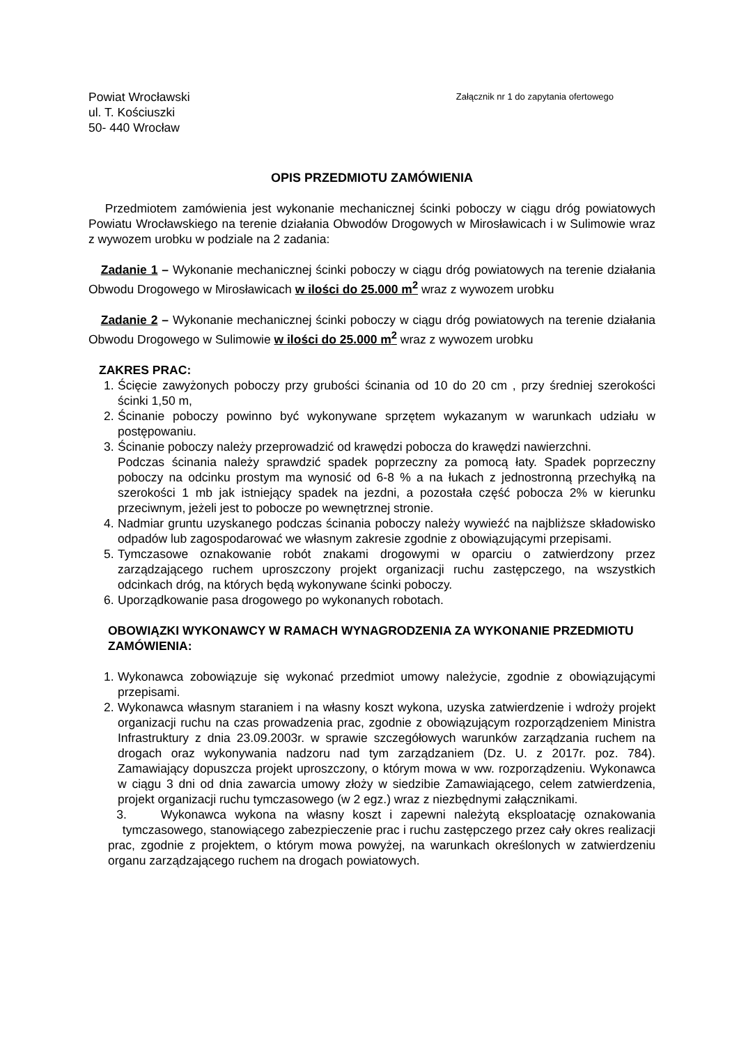Powiat Wrocławski
ul. T. Kościuszki
50- 440 Wrocław
Załącznik nr 1 do zapytania ofertowego
OPIS PRZEDMIOTU ZAMÓWIENIA
Przedmiotem zamówienia jest wykonanie mechanicznej ścinki poboczy w ciągu dróg powiatowych Powiatu Wrocławskiego na terenie działania Obwodów Drogowych w Mirosławicach i w Sulimowie wraz z wywozem urobku w podziale na 2 zadania:
Zadanie 1 – Wykonanie mechanicznej ścinki poboczy w ciągu dróg powiatowych na terenie działania Obwodu Drogowego w Mirosławicach w ilości do 25.000 m<sup>2</sup> wraz z wywozem urobku
Zadanie 2 – Wykonanie mechanicznej ścinki poboczy w ciągu dróg powiatowych na terenie działania Obwodu Drogowego w Sulimowie w ilości do 25.000 m<sup>2</sup> wraz z wywozem urobku
ZAKRES PRAC:
1. Ścięcie zawyżonych poboczy przy grubości ścinania od 10 do 20 cm , przy średniej szerokości ścinki 1,50 m,
2. Ścinanie poboczy powinno być wykonywane sprzętem wykazanym w warunkach udziału w postępowaniu.
3. Ścinanie poboczy należy przeprowadzić od krawędzi pobocza do krawędzi nawierzchni.
Podczas ścinania należy sprawdzić spadek poprzeczny za pomocą łaty. Spadek poprzeczny poboczy na odcinku prostym ma wynosić od 6-8 % a na łukach z jednostronną przechyłką na szerokości 1 mb jak istniejący spadek na jezdni, a pozostała część pobocza 2% w kierunku przeciwnym, jeżeli jest to pobocze po wewnętrznej stronie.
4. Nadmiar gruntu uzyskanego podczas ścinania poboczy należy wywieźć na najbliższe składowisko odpadów lub zagospodarować we własnym zakresie zgodnie z obowiązującymi przepisami.
5. Tymczasowe oznakowanie robót znakami drogowymi w oparciu o zatwierdzony przez zarządzającego ruchem uproszczony projekt organizacji ruchu zastępczego, na wszystkich odcinkach dróg, na których będą wykonywane ścinki poboczy.
6. Uporządkowanie pasa drogowego po wykonanych robotach.
OBOWIĄZKI WYKONAWCY W RAMACH WYNAGRODZENIA ZA WYKONANIE PRZEDMIOTU ZAMÓWIENIA:
1. Wykonawca zobowiązuje się wykonać przedmiot umowy należycie, zgodnie z obowiązującymi przepisami.
2. Wykonawca własnym staraniem i na własny koszt wykona, uzyska zatwierdzenie i wdroży projekt organizacji ruchu na czas prowadzenia prac, zgodnie z obowiązującym rozporządzeniem Ministra Infrastruktury z dnia 23.09.2003r. w sprawie szczegółowych warunków zarządzania ruchem na drogach oraz wykonywania nadzoru nad tym zarządzaniem (Dz. U. z 2017r. poz. 784). Zamawiający dopuszcza projekt uproszczony, o którym mowa w ww. rozporządzeniu. Wykonawca w ciągu 3 dni od dnia zawarcia umowy złoży w siedzibie Zamawiającego, celem zatwierdzenia, projekt organizacji ruchu tymczasowego (w 2 egz.) wraz z niezbędnymi załącznikami.
3. Wykonawca wykona na własny koszt i zapewni należytą eksploatację oznakowania tymczasowego, stanowiącego zabezpieczenie prac i ruchu zastępczego przez cały okres realizacji prac, zgodnie z projektem, o którym mowa powyżej, na warunkach określonych w zatwierdzeniu organu zarządzającego ruchem na drogach powiatowych.